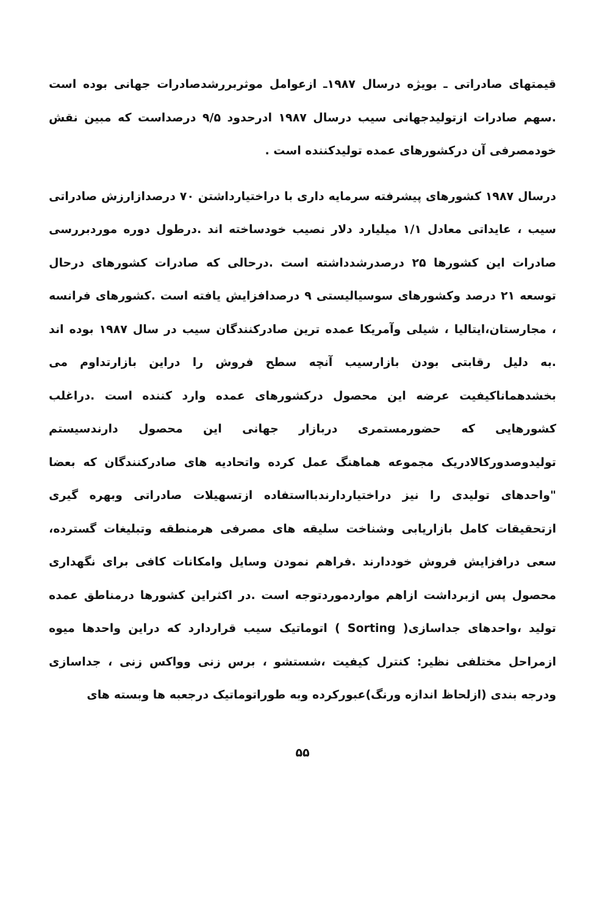قیمتهای صادراتی ـ بویژه درسال ۱۹۸۷ـ ازعوامل موثربررشدصادرات جهانی بوده است .سهم صادرات ازتولیدجهانی سیب درسال ۱۹۸۷ ادرحدود ۹/۵ درصداست که مبین نقش خودمصرفی آن درکشورهای عمده تولیدکننده است .
درسال ۱۹۸۷ کشورهای پیشرفته سرمایه داری با دراختیارداشتن ۷۰ درصدازارزش صادراتی سیب ، عایداتی معادل ۱/۱ میلیارد دلار نصیب خودساخته اند .درطول دوره موردبررسی صادرات این کشورها ۲۵ درصدرشدداشته است .درحالی که صادرات کشورهای درحال توسعه ۲۱ درصد وکشورهای سوسیالیستی ۹ درصدافزایش یافته است .کشورهای فرانسه ، مجارستان،ایتالیا ، شیلی وآمریکا عمده ترین صادرکنندگان سیب در سال ۱۹۸۷ بوده اند .به دلیل رقابتی بودن بازارسیب آنچه سطح فروش را دراین بازارتداوم می بخشدهماناکیفیت عرضه این محصول درکشورهای عمده وارد کننده است .دراغلب کشورهایی که حضورمستمری دربازار جهانی این محصول دارندسیستم تولیدوصدورکالادریک مجموعه هماهنگ عمل کرده واتحادیه های صادرکنندگان که بعضا "واحدهای تولیدی را نیز دراختیاردارندبااستفاده ازتسهیلات صادراتی وبهره گیری ازتحقیقات کامل بازاریابی وشناخت سلیقه های مصرفی هرمنطقه وتبلیغات گسترده، سعی درافزایش فروش خوددارند .فراهم نمودن وسایل وامکانات کافی برای نگهداری محصول پس ازبرداشت ازاهم مواردموردتوجه است .در اکثراین کشورها درمناطق عمده تولید ،واحدهای جداسازی( Sorting ) اتوماتیک سیب قراردارد که دراین واحدها میوه ازمراحل مختلفی نظیر: کنترل کیفیت ،شستشو ، برس زنی وواکس زنی ، جداسازی ودرجه بندی (ازلحاظ اندازه ورنگ)عبورکرده وبه طوراتوماتیک درجعبه ها وبسته های
۵۵